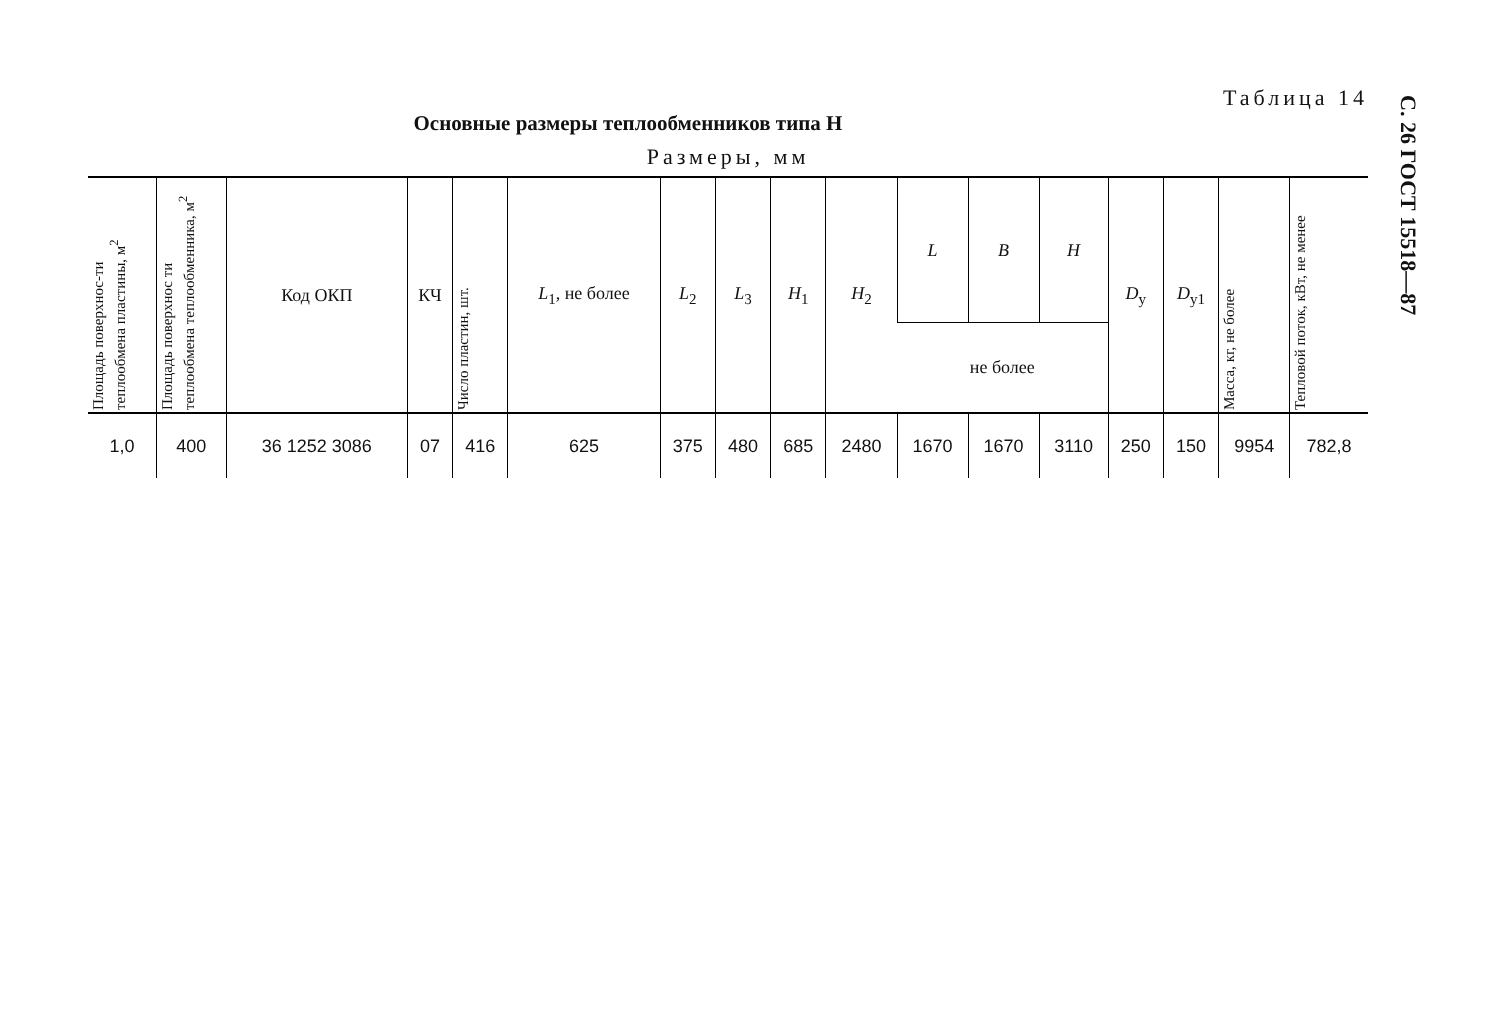С. 26 ГОСТ 15518—87
Таблица 14
Основные размеры теплообменников типа Н
Размеры, мм
| Площадь поверхнос-ти теплообмена пластины, м<sup>2</sup> | Площадь поверхнос ти теплообмена теплообменника, м<sup>2</sup> | Код ОКП | КЧ | Число пластин, шт. | L<sub>1</sub>, не более | L<sub>2</sub> | L<sub>3</sub> | H<sub>1</sub> | H<sub>2</sub> | L | B | H | D<sub>у</sub> | D<sub>у1</sub> | Масса, кг, не более | Тепловой поток, кВт, не менее |
| --- | --- | --- | --- | --- | --- | --- | --- | --- | --- | --- | --- | --- | --- | --- | --- | --- |
| | | | | | | | | | | не более | | | | | | |
| 1,0 | 400 | 36 1252 3086 | 07 | 416 | 625 | 375 | 480 | 685 | 2480 | 1670 | 1670 | 3110 | 250 | 150 | 9954 | 782,8 |